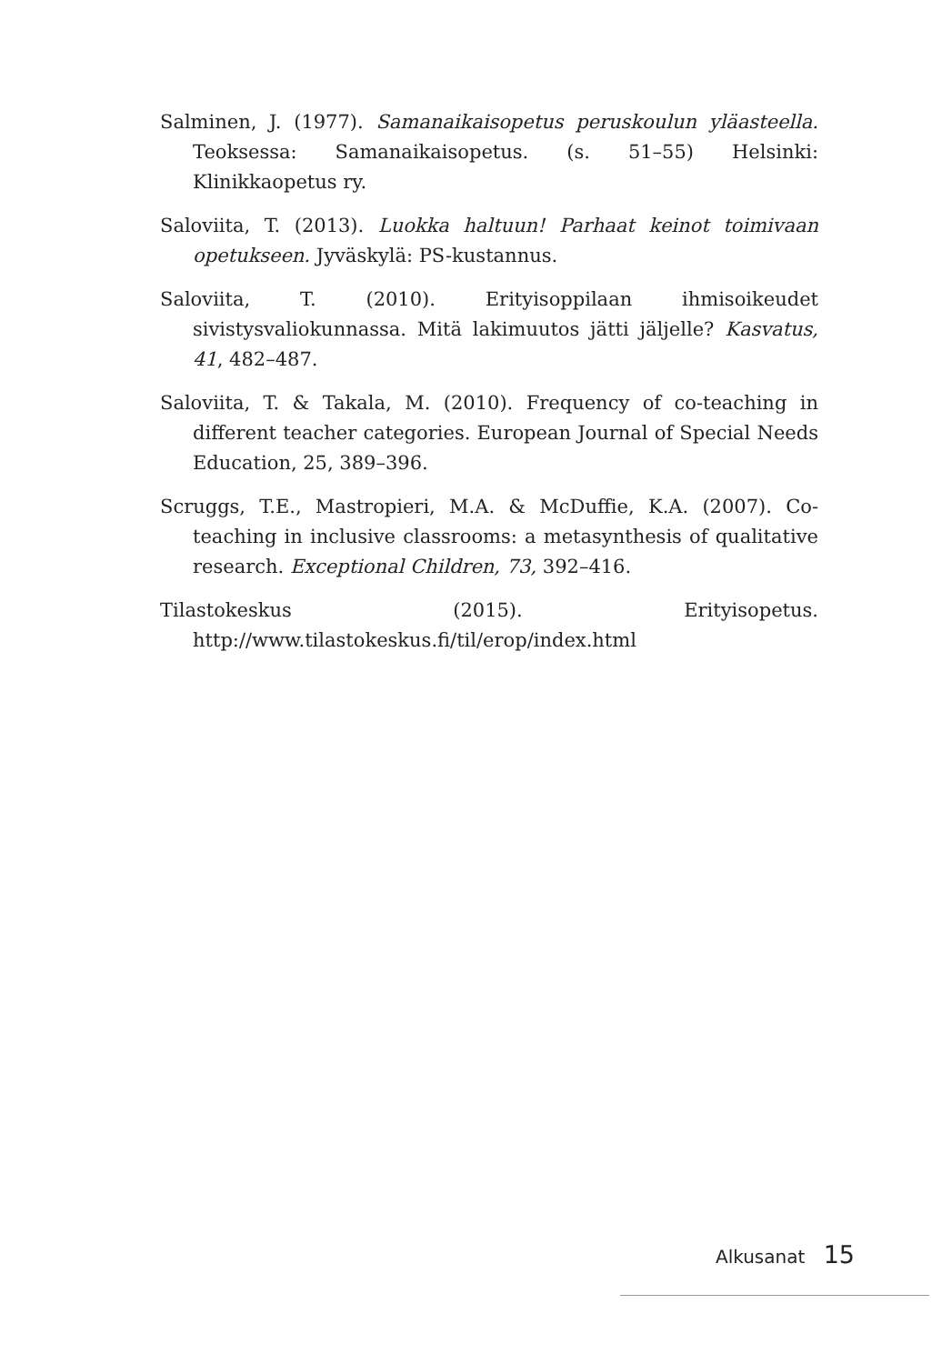Salminen, J. (1977). Samanaikaisopetus peruskoulun yläasteella. Teoksessa: Samanaikaisopetus. (s. 51–55) Helsinki: Klinikkaopetus ry.
Saloviita, T. (2013). Luokka haltuun! Parhaat keinot toimivaan opetukseen. Jyväskylä: PS-kustannus.
Saloviita, T. (2010). Erityisoppilaan ihmisoikeudet sivistysvaliokunnassa. Mitä lakimuutos jätti jäljelle? Kasvatus, 41, 482–487.
Saloviita, T. & Takala, M. (2010). Frequency of co-teaching in different teacher categories. European Journal of Special Needs Education, 25, 389–396.
Scruggs, T.E., Mastropieri, M.A. & McDuffie, K.A. (2007). Co-teaching in inclusive classrooms: a metasynthesis of qualitative research. Exceptional Children, 73, 392–416.
Tilastokeskus (2015). Erityisopetus. http://www.tilastokeskus.fi/til/erop/index.html
Alkusanat 15